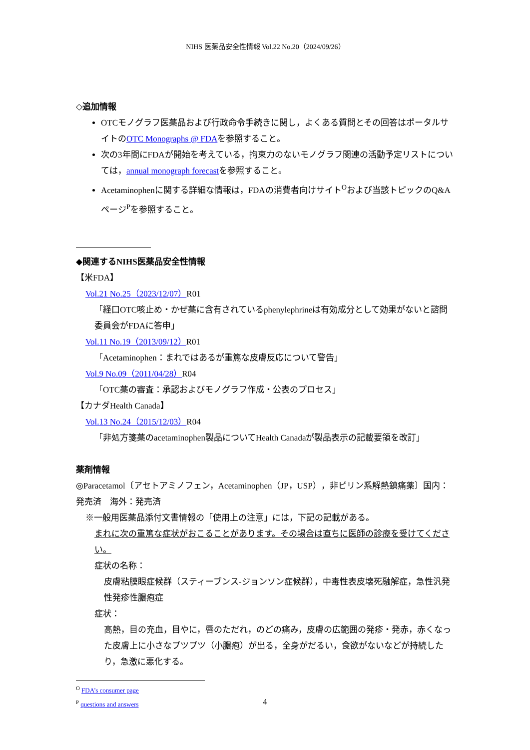NIHS 医薬品安全性情報 Vol.22 No.20（2024/09/26）
◇追加情報
OTCモノグラフ医薬品および行政命令手続きに関し，よくある質問とその回答はポータルサイトのOTC Monographs @ FDAを参照すること。
次の3年間にFDAが開始を考えている，拘束力のないモノグラフ関連の活動予定リストについては，annual monograph forecastを参照すること。
Acetaminophenに関する詳細な情報は，FDAの消費者向けサイト<sup>O</sup>および当該トピックのQ&Aページ<sup>P</sup>を参照すること。
◆関連するNIHS医薬品安全性情報
【米FDA】
Vol.21 No.25（2023/12/07）R01
「経口OTC咳止め・かぜ薬に含有されているphenylephrineは有効成分として効果がないと諮問委員会がFDAに答申」
Vol.11 No.19（2013/09/12）R01
「Acetaminophen：まれではあるが重篤な皮膚反応について警告」
Vol.9 No.09（2011/04/28）R04
「OTC薬の審査：承認およびモノグラフ作成・公表のプロセス」
【カナダHealth Canada】
Vol.13 No.24（2015/12/03）R04
「非処方箋薬のacetaminophen製品についてHealth Canadaが製品表示の記載要領を改訂」
薬剤情報
◎Paracetamol〔アセトアミノフェン，Acetaminophen（JP，USP），非ピリン系解熱鎮痛薬〕国内：発売済　海外：発売済
※一般用医薬品添付文書情報の「使用上の注意」には，下記の記載がある。
まれに次の重篤な症状がおこることがあります。その場合は直ちに医師の診療を受けてください。
症状の名称：
皮膚粘膜眼症候群（スティーブンス-ジョンソン症候群），中毒性表皮壊死融解症，急性汎発性発疹性膿疱症
症状：
高熱，目の充血，目やに，唇のただれ，のどの痛み，皮膚の広範囲の発疹・発赤，赤くなった皮膚上に小さなブツブツ（小膿疱）が出る，全身がだるい，食欲がないなどが持続したり，急激に悪化する。
<sup>O</sup> FDA’s consumer page
<sup>P</sup> questions and answers
4